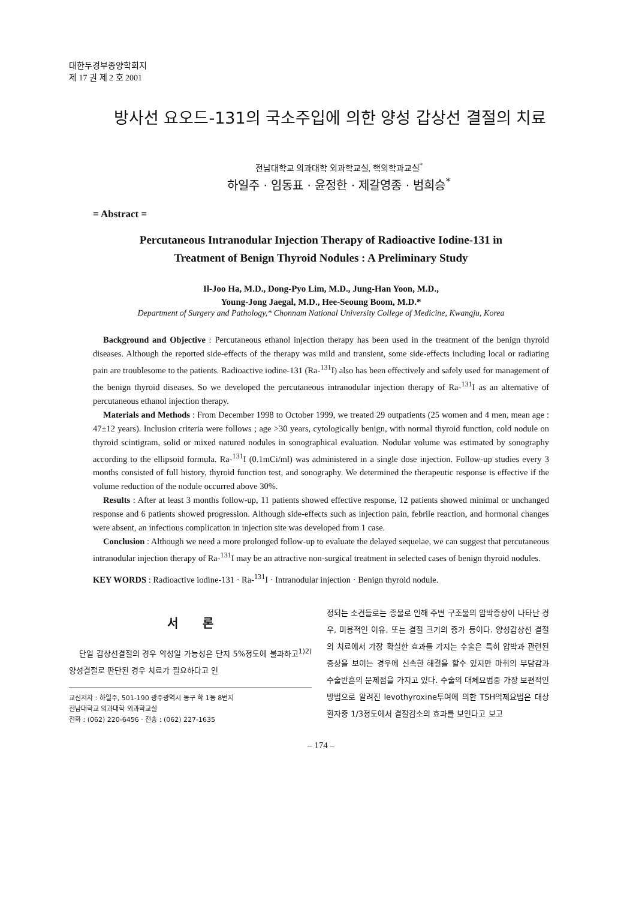대한두경부종양학회지
제 17 권 제 2 호 2001
방사선 요오드-131의 국소주입에 의한 양성 갑상선 결절의 치료
전남대학교 의과대학 외과학교실, 핵의학과교실<sup>*</sup>
하일주 · 임동표 · 윤정한 · 제갈영종 · 범희승<sup>*</sup>
= Abstract =
Percutaneous Intranodular Injection Therapy of Radioactive Iodine-131 in
Treatment of Benign Thyroid Nodules : A Preliminary Study
Il-Joo Ha, M.D., Dong-Pyo Lim, M.D., Jung-Han Yoon, M.D.,
Young-Jong Jaegal, M.D., Hee-Seoung Boom, M.D.*
Department of Surgery and Pathology,* Chonnam National University College of Medicine, Kwangju, Korea
Background and Objective : Percutaneous ethanol injection therapy has been used in the treatment of the benign thyroid diseases. Although the reported side-effects of the therapy was mild and transient, some side-effects including local or radiating pain are troublesome to the patients. Radioactive iodine-131 (Ra-<sup>131</sup>I) also has been effectively and safely used for management of the benign thyroid diseases. So we developed the percutaneous intranodular injection therapy of Ra-<sup>131</sup>I as an alternative of percutaneous ethanol injection therapy.
Materials and Methods : From December 1998 to October 1999, we treated 29 outpatients (25 women and 4 men, mean age : 47±12 years). Inclusion criteria were follows ; age >30 years, cytologically benign, with normal thyroid function, cold nodule on thyroid scintigram, solid or mixed natured nodules in sonographical evaluation. Nodular volume was estimated by sonography according to the ellipsoid formula. Ra-<sup>131</sup>I (0.1mCi/ml) was administered in a single dose injection. Follow-up studies every 3 months consisted of full history, thyroid function test, and sonography. We determined the therapeutic response is effective if the volume reduction of the nodule occurred above 30%.
Results : After at least 3 months follow-up, 11 patients showed effective response, 12 patients showed minimal or unchanged response and 6 patients showed progression. Although side-effects such as injection pain, febrile reaction, and hormonal changes were absent, an infectious complication in injection site was developed from 1 case.
Conclusion : Although we need a more prolonged follow-up to evaluate the delayed sequelae, we can suggest that percutaneous intranodular injection therapy of Ra-<sup>131</sup>I may be an attractive non-surgical treatment in selected cases of benign thyroid nodules.
KEY WORDS : Radioactive iodine-131 · Ra-<sup>131</sup>I · Intranodular injection · Benign thyroid nodule.
서 론
단일 갑상선결절의 경우 악성일 가능성은 단지 5%정도에 불과하고<sup>1)2)</sup> 양성결절로 판단된 경우 치료가 필요하다고 인
교신저자 : 하일주, 501-190 광주광역시 동구 학 1동 8번지
전남대학교 의과대학 외과학교실
전화 : (062) 220-6456 · 전송 : (062) 227-1635
정되는 소견들로는 종물로 인해 주변 구조물의 압박증상이 나타난 경우, 미용적인 이유, 또는 결절 크기의 증가 등이다. 양성갑상선 결절의 치료에서 가장 확실한 효과를 가지는 수술은 특히 압박과 관련된 증상을 보이는 경우에 신속한 해결을 할수 있지만 마취의 부담감과 수술반흔의 문제점을 가지고 있다. 수술의 대체요법중 가장 보편적인 방법으로 알려진 levothyroxine투여에 의한 TSH억제요법은 대상 환자중 1/3정도에서 결절감소의 효과를 보인다고 보고
– 174 –